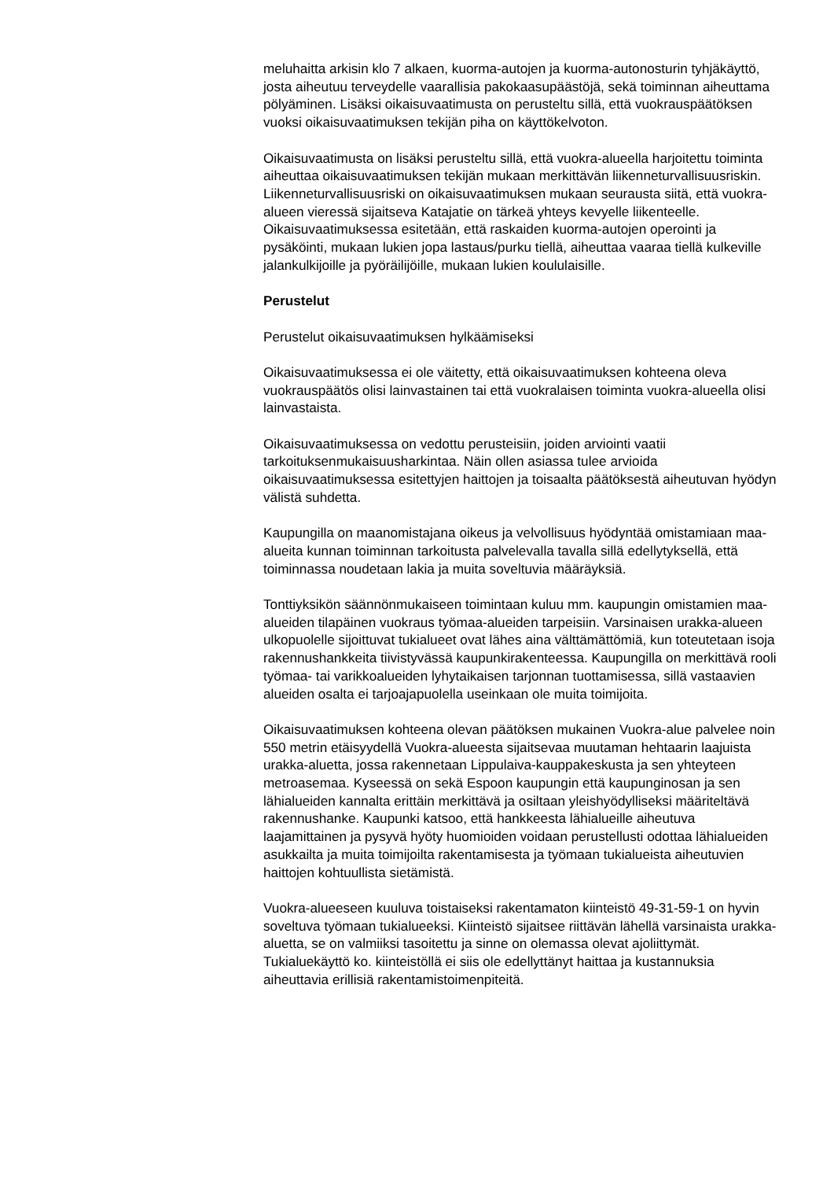meluhaitta arkisin klo 7 alkaen, kuorma-autojen ja kuorma-autonosturin tyhjäkäyttö, josta aiheutuu terveydelle vaarallisia pakokaasupäästöjä, sekä toiminnan aiheuttama pölyäminen. Lisäksi oikaisuvaatimusta on perusteltu sillä, että vuokrauspäätöksen vuoksi oikaisuvaatimuksen tekijän piha on käyttökelvoton.
Oikaisuvaatimusta on lisäksi perusteltu sillä, että vuokra-alueella harjoitettu toiminta aiheuttaa oikaisuvaatimuksen tekijän mukaan merkittävän liikenneturvallisuusriskin. Liikenneturvallisuusriski on oikaisuvaatimuksen mukaan seurausta siitä, että vuokra-alueen vieressä sijaitseva Katajatie on tärkeä yhteys kevyelle liikenteelle. Oikaisuvaatimuksessa esitetään, että raskaiden kuorma-autojen operointi ja pysäköinti, mukaan lukien jopa lastaus/purku tiellä, aiheuttaa vaaraa tiellä kulkeville jalankulkijoille ja pyöräilijöille, mukaan lukien koululaisille.
Perustelut
Perustelut oikaisuvaatimuksen hylkäämiseksi
Oikaisuvaatimuksessa ei ole väitetty, että oikaisuvaatimuksen kohteena oleva vuokrauspäätös olisi lainvastainen tai että vuokralaisen toiminta vuokra-alueella olisi lainvastaista.
Oikaisuvaatimuksessa on vedottu perusteisiin, joiden arviointi vaatii tarkoituksenmukaisuusharkintaa. Näin ollen asiassa tulee arvioida oikaisuvaatimuksessa esitettyjen haittojen ja toisaalta päätöksestä aiheutuvan hyödyn välistä suhdetta.
Kaupungilla on maanomistajana oikeus ja velvollisuus hyödyntää omistamiaan maa-alueita kunnan toiminnan tarkoitusta palvelevalla tavalla sillä edellytyksellä, että toiminnassa noudetaan lakia ja muita soveltuvia määräyksiä.
Tonttiyksikön säännönmukaiseen toimintaan kuluu mm. kaupungin omistamien maa- alueiden tilapäinen vuokraus työmaa-alueiden tarpeisiin. Varsinaisen urakka-alueen ulkopuolelle sijoittuvat tukialueet ovat lähes aina välttämättömiä, kun toteutetaan isoja rakennushankkeita tiivistyvässä kaupunkirakenteessa. Kaupungilla on merkittävä rooli työmaa- tai varikkoalueiden lyhytaikaisen tarjonnan tuottamisessa, sillä vastaavien alueiden osalta ei tarjoajapuolella useinkaan ole muita toimijoita.
Oikaisuvaatimuksen kohteena olevan päätöksen mukainen Vuokra-alue palvelee noin 550 metrin etäisyydellä Vuokra-alueesta sijaitsevaa muutaman hehtaarin laajuista urakka-aluetta, jossa rakennetaan Lippulaiva-kauppakeskusta ja sen yhteyteen metroasemaa. Kyseessä on sekä Espoon kaupungin että kaupunginosan ja sen lähialueiden kannalta erittäin merkittävä ja osiltaan yleishyödylliseksi määriteltävä rakennushanke. Kaupunki katsoo, että hankkeesta lähialueille aiheutuva laajamittainen ja pysyvä hyöty huomioiden voidaan perustellusti odottaa lähialueiden asukkailta ja muita toimijoilta rakentamisesta ja työmaan tukialueista aiheutuvien haittojen kohtuullista sietämistä.
Vuokra-alueeseen kuuluva toistaiseksi rakentamaton kiinteistö 49-31-59-1 on hyvin soveltuva työmaan tukialueeksi. Kiinteistö sijaitsee riittävän lähellä varsinaista urakka-aluetta, se on valmiiksi tasoitettu ja sinne on olemassa olevat ajoliittymät. Tukialuekäyttö ko. kiinteistöllä ei siis ole edellyttänyt haittaa ja kustannuksia aiheuttavia erillisiä rakentamistoimenpiteitä.